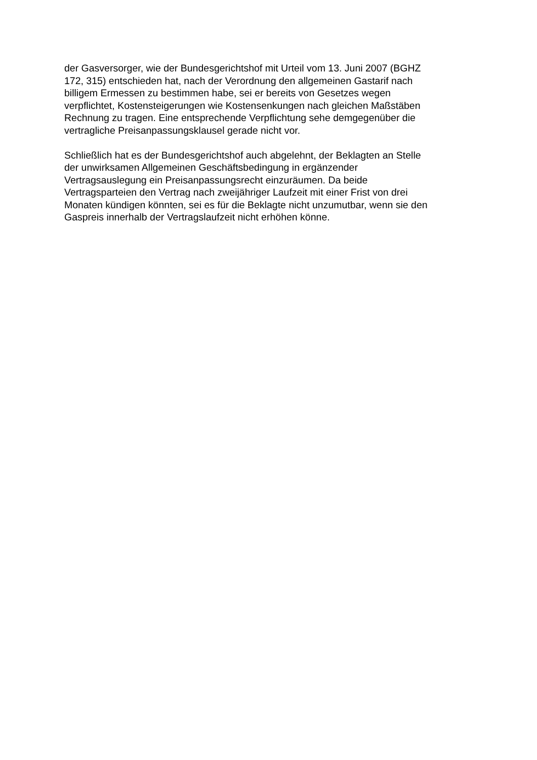der Gasversorger, wie der Bundesgerichtshof mit Urteil vom 13. Juni 2007 (BGHZ
172, 315) entschieden hat, nach der Verordnung den allgemeinen Gastarif nach
billigem Ermessen zu bestimmen habe, sei er bereits von Gesetzes wegen
verpflichtet, Kostensteigerungen wie Kostensenkungen nach gleichen Maßstäben
Rechnung zu tragen. Eine entsprechende Verpflichtung sehe demgegenüber die
vertragliche Preisanpassungsklausel gerade nicht vor.
Schließlich hat es der Bundesgerichtshof auch abgelehnt, der Beklagten an Stelle
der unwirksamen Allgemeinen Geschäftsbedingung in ergänzender
Vertragsauslegung ein Preisanpassungsrecht einzuräumen. Da beide
Vertragsparteien den Vertrag nach zweijähriger Laufzeit mit einer Frist von drei
Monaten kündigen könnten, sei es für die Beklagte nicht unzumutbar, wenn sie den
Gaspreis innerhalb der Vertragslaufzeit nicht erhöhen könne.